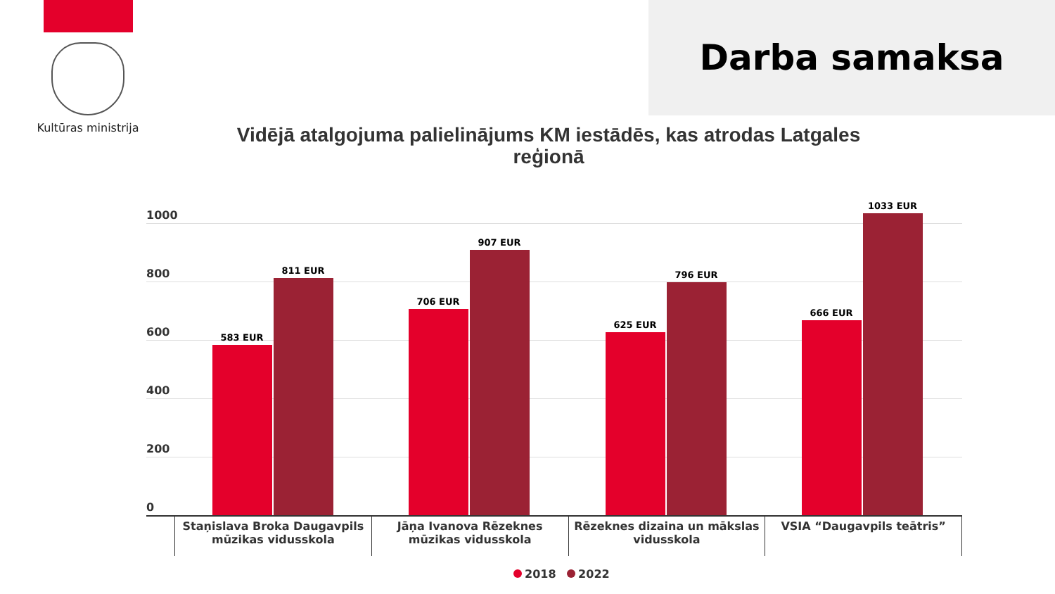Kultūras ministrija
Darba samaksa
Vidējā atalgojuma palielinājums KM iestādēs, kas atrodas Latgales reģionā
1000
800
600
400
200
0
583 EUR
811 EUR
706 EUR
907 EUR
625 EUR
796 EUR
666 EUR
1033 EUR
Staņislava Broka Daugavpils mūzikas vidusskola
Jāņa Ivanova Rēzeknes mūzikas vidusskola
Rēzeknes dizaina un mākslas vidusskola
VSIA “Daugavpils teātris”
2018 2022